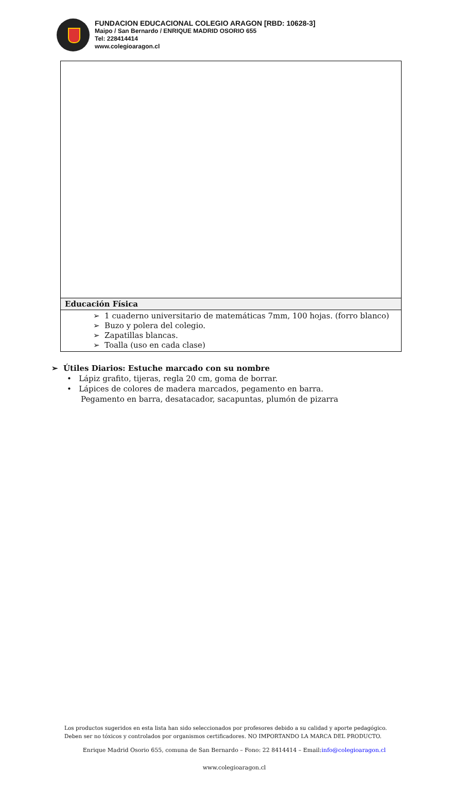FUNDACION EDUCACIONAL COLEGIO ARAGON [RBD: 10628-3]
Maipo / San Bernardo / ENRIQUE MADRID OSORIO 655
Tel: 228414414
www.colegioaragon.cl
| Educación Física |
| ➢ 1 cuaderno universitario de matemáticas 7mm, 100 hojas. (forro blanco) ➢ Buzo y polera del colegio. ➢ Zapatillas blancas. ➢ Toalla (uso en cada clase) |
➢ Útiles Diarios: Estuche marcado con su nombre
• Lápiz grafito, tijeras, regla 20 cm, goma de borrar.
• Lápices de colores de madera marcados, pegamento en barra.
Pegamento en barra, desatacador, sacapuntas, plumón de pizarra
Los productos sugeridos en esta lista han sido seleccionados por profesores debido a su calidad y aporte pedagógico. Deben ser no tóxicos y controlados por organismos certificadores. NO IMPORTANDO LA MARCA DEL PRODUCTO.
Enrique Madrid Osorio 655, comuna de San Bernardo – Fono: 22 8414414 – Email:info@colegioaragon.cl
www.colegioaragon.cl